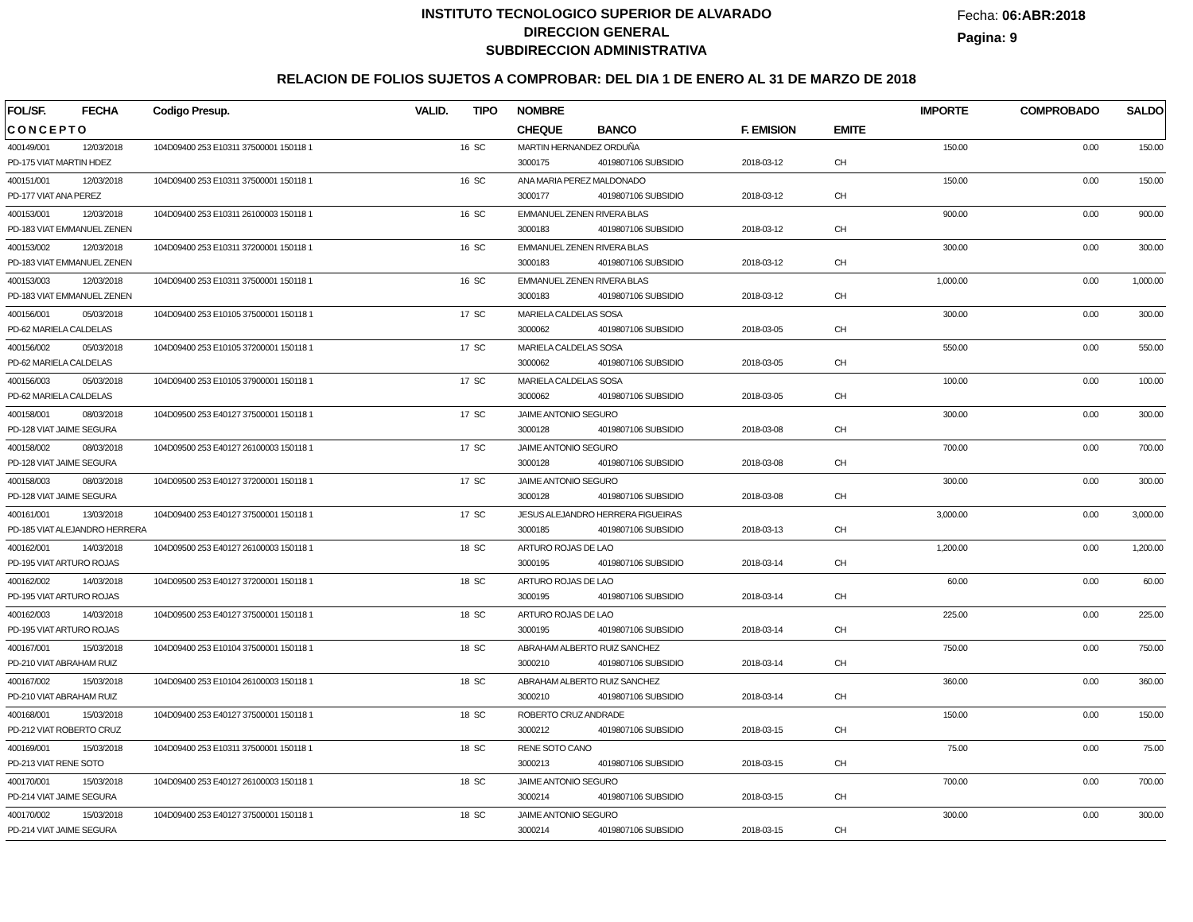INSTITUTO TECNOLOGICO SUPERIOR DE ALVARADO
DIRECCION GENERAL
SUBDIRECCION ADMINISTRATIVA
Fecha: 06:ABR:2018
Pagina: 9
RELACION DE FOLIOS SUJETOS A COMPROBAR: DEL DIA 1 DE ENERO AL 31 DE MARZO DE 2018
| FOL/SF. | FECHA | Codigo Presup. | VALID. | TIPO | NOMBRE | | | | IMPORTE | COMPROBADO | SALDO |
| --- | --- | --- | --- | --- | --- | --- | --- | --- | --- | --- | --- |
| C O N C E P T O | | | | | CHEQUE | BANCO | F. EMISION | EMITE | | | |
| 400149/001 | 12/03/2018 | 104D09400 253 E10311 37500001 150118 1 | 16 | SC | MARTIN HERNANDEZ ORDUÑA | | | | 150.00 | 0.00 | 150.00 |
| PD-175 VIAT MARTIN HDEZ | | | | | 3000175 | 4019807106 SUBSIDIO | 2018-03-12 | CH | | | |
| 400151/001 | 12/03/2018 | 104D09400 253 E10311 37500001 150118 1 | 16 | SC | ANA MARIA PEREZ MALDONADO | | | | 150.00 | 0.00 | 150.00 |
| PD-177 VIAT ANA PEREZ | | | | | 3000177 | 4019807106 SUBSIDIO | 2018-03-12 | CH | | | |
| 400153/001 | 12/03/2018 | 104D09400 253 E10311 26100003 150118 1 | 16 | SC | EMMANUEL ZENEN RIVERA BLAS | | | | 900.00 | 0.00 | 900.00 |
| PD-183 VIAT EMMANUEL ZENEN | | | | | 3000183 | 4019807106 SUBSIDIO | 2018-03-12 | CH | | | |
| 400153/002 | 12/03/2018 | 104D09400 253 E10311 37200001 150118 1 | 16 | SC | EMMANUEL ZENEN RIVERA BLAS | | | | 300.00 | 0.00 | 300.00 |
| PD-183 VIAT EMMANUEL ZENEN | | | | | 3000183 | 4019807106 SUBSIDIO | 2018-03-12 | CH | | | |
| 400153/003 | 12/03/2018 | 104D09400 253 E10311 37500001 150118 1 | 16 | SC | EMMANUEL ZENEN RIVERA BLAS | | | | 1,000.00 | 0.00 | 1,000.00 |
| PD-183 VIAT EMMANUEL ZENEN | | | | | 3000183 | 4019807106 SUBSIDIO | 2018-03-12 | CH | | | |
| 400156/001 | 05/03/2018 | 104D09400 253 E10105 37500001 150118 1 | 17 | SC | MARIELA CALDELAS SOSA | | | | 300.00 | 0.00 | 300.00 |
| PD-62 MARIELA CALDELAS | | | | | 3000062 | 4019807106 SUBSIDIO | 2018-03-05 | CH | | | |
| 400156/002 | 05/03/2018 | 104D09400 253 E10105 37200001 150118 1 | 17 | SC | MARIELA CALDELAS SOSA | | | | 550.00 | 0.00 | 550.00 |
| PD-62 MARIELA CALDELAS | | | | | 3000062 | 4019807106 SUBSIDIO | 2018-03-05 | CH | | | |
| 400156/003 | 05/03/2018 | 104D09400 253 E10105 37900001 150118 1 | 17 | SC | MARIELA CALDELAS SOSA | | | | 100.00 | 0.00 | 100.00 |
| PD-62 MARIELA CALDELAS | | | | | 3000062 | 4019807106 SUBSIDIO | 2018-03-05 | CH | | | |
| 400158/001 | 08/03/2018 | 104D09500 253 E40127 37500001 150118 1 | 17 | SC | JAIME ANTONIO SEGURO | | | | 300.00 | 0.00 | 300.00 |
| PD-128 VIAT JAIME SEGURA | | | | | 3000128 | 4019807106 SUBSIDIO | 2018-03-08 | CH | | | |
| 400158/002 | 08/03/2018 | 104D09500 253 E40127 26100003 150118 1 | 17 | SC | JAIME ANTONIO SEGURO | | | | 700.00 | 0.00 | 700.00 |
| PD-128 VIAT JAIME SEGURA | | | | | 3000128 | 4019807106 SUBSIDIO | 2018-03-08 | CH | | | |
| 400158/003 | 08/03/2018 | 104D09500 253 E40127 37200001 150118 1 | 17 | SC | JAIME ANTONIO SEGURO | | | | 300.00 | 0.00 | 300.00 |
| PD-128 VIAT JAIME SEGURA | | | | | 3000128 | 4019807106 SUBSIDIO | 2018-03-08 | CH | | | |
| 400161/001 | 13/03/2018 | 104D09400 253 E40127 37500001 150118 1 | 17 | SC | JESUS ALEJANDRO HERRERA FIGUEIRAS | | | | 3,000.00 | 0.00 | 3,000.00 |
| PD-185 VIAT ALEJANDRO HERRERA | | | | | 3000185 | 4019807106 SUBSIDIO | 2018-03-13 | CH | | | |
| 400162/001 | 14/03/2018 | 104D09500 253 E40127 26100003 150118 1 | 18 | SC | ARTURO ROJAS DE LAO | | | | 1,200.00 | 0.00 | 1,200.00 |
| PD-195 VIAT ARTURO ROJAS | | | | | 3000195 | 4019807106 SUBSIDIO | 2018-03-14 | CH | | | |
| 400162/002 | 14/03/2018 | 104D09500 253 E40127 37200001 150118 1 | 18 | SC | ARTURO ROJAS DE LAO | | | | 60.00 | 0.00 | 60.00 |
| PD-195 VIAT ARTURO ROJAS | | | | | 3000195 | 4019807106 SUBSIDIO | 2018-03-14 | CH | | | |
| 400162/003 | 14/03/2018 | 104D09500 253 E40127 37500001 150118 1 | 18 | SC | ARTURO ROJAS DE LAO | | | | 225.00 | 0.00 | 225.00 |
| PD-195 VIAT ARTURO ROJAS | | | | | 3000195 | 4019807106 SUBSIDIO | 2018-03-14 | CH | | | |
| 400167/001 | 15/03/2018 | 104D09400 253 E10104 37500001 150118 1 | 18 | SC | ABRAHAM ALBERTO RUIZ SANCHEZ | | | | 750.00 | 0.00 | 750.00 |
| PD-210 VIAT ABRAHAM RUIZ | | | | | 3000210 | 4019807106 SUBSIDIO | 2018-03-14 | CH | | | |
| 400167/002 | 15/03/2018 | 104D09400 253 E10104 26100003 150118 1 | 18 | SC | ABRAHAM ALBERTO RUIZ SANCHEZ | | | | 360.00 | 0.00 | 360.00 |
| PD-210 VIAT ABRAHAM RUIZ | | | | | 3000210 | 4019807106 SUBSIDIO | 2018-03-14 | CH | | | |
| 400168/001 | 15/03/2018 | 104D09400 253 E40127 37500001 150118 1 | 18 | SC | ROBERTO CRUZ ANDRADE | | | | 150.00 | 0.00 | 150.00 |
| PD-212 VIAT ROBERTO CRUZ | | | | | 3000212 | 4019807106 SUBSIDIO | 2018-03-15 | CH | | | |
| 400169/001 | 15/03/2018 | 104D09400 253 E10311 37500001 150118 1 | 18 | SC | RENE SOTO CANO | | | | 75.00 | 0.00 | 75.00 |
| PD-213 VIAT RENE SOTO | | | | | 3000213 | 4019807106 SUBSIDIO | 2018-03-15 | CH | | | |
| 400170/001 | 15/03/2018 | 104D09400 253 E40127 26100003 150118 1 | 18 | SC | JAIME ANTONIO SEGURO | | | | 700.00 | 0.00 | 700.00 |
| PD-214 VIAT JAIME SEGURA | | | | | 3000214 | 4019807106 SUBSIDIO | 2018-03-15 | CH | | | |
| 400170/002 | 15/03/2018 | 104D09400 253 E40127 37500001 150118 1 | 18 | SC | JAIME ANTONIO SEGURO | | | | 300.00 | 0.00 | 300.00 |
| PD-214 VIAT JAIME SEGURA | | | | | 3000214 | 4019807106 SUBSIDIO | 2018-03-15 | CH | | | |